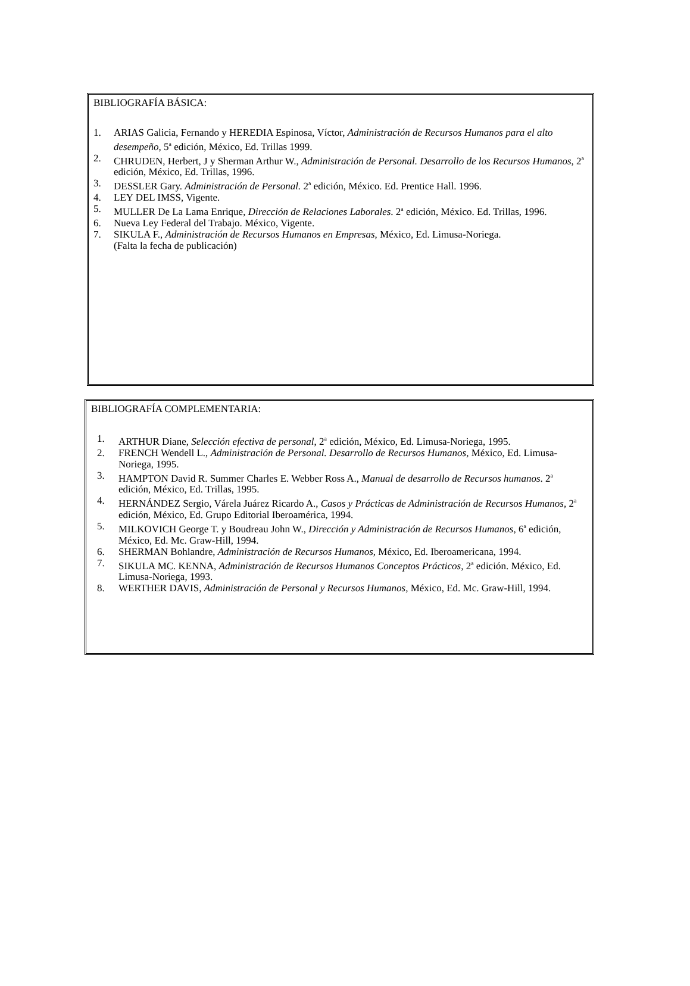BIBLIOGRAFÍA BÁSICA:
1. ARIAS Galicia, Fernando y HEREDIA Espinosa, Víctor, Administración de Recursos Humanos para el alto desempeño, 5<sup>a</sup> edición, México, Ed. Trillas 1999.
2. CHRUDEN, Herbert, J y Sherman Arthur W., Administración de Personal. Desarrollo de los Recursos Humanos, 2<sup>a</sup> edición, México, Ed. Trillas, 1996.
3. DESSLER Gary. Administración de Personal. 2<sup>a</sup> edición, México. Ed. Prentice Hall. 1996.
4. LEY DEL IMSS, Vigente.
5. MULLER De La Lama Enrique, Dirección de Relaciones Laborales. 2<sup>a</sup> edición, México. Ed. Trillas, 1996.
6. Nueva Ley Federal del Trabajo. México, Vigente.
7. SIKULA F., Administración de Recursos Humanos en Empresas, México, Ed. Limusa-Noriega.
(Falta la fecha de publicación)
BIBLIOGRAFÍA COMPLEMENTARIA:
1. ARTHUR Diane, Selección efectiva de personal, 2<sup>a</sup> edición, México, Ed. Limusa-Noriega, 1995.
2. FRENCH Wendell L., Administración de Personal. Desarrollo de Recursos Humanos, México, Ed. Limusa- Noriega, 1995.
3. HAMPTON David R. Summer Charles E. Webber Ross A., Manual de desarrollo de Recursos humanos. 2<sup>a</sup> edición, México, Ed. Trillas, 1995.
4. HERNÁNDEZ Sergio, Várela Juárez Ricardo A., Casos y Prácticas de Administración de Recursos Humanos, 2<sup>a</sup> edición, México, Ed. Grupo Editorial Iberoamérica, 1994.
5. MILKOVICH George T. y Boudreau John W., Dirección y Administración de Recursos Humanos, 6<sup>a</sup> edición, México, Ed. Mc. Graw-Hill, 1994.
6. SHERMAN Bohlandre, Administración de Recursos Humanos, México, Ed. Iberoamericana, 1994.
7. SIKULA MC. KENNA, Administración de Recursos Humanos Conceptos Prácticos, 2<sup>a</sup> edición. México, Ed. Limusa-Noriega, 1993.
8. WERTHER DAVIS, Administración de Personal y Recursos Humanos, México, Ed. Mc. Graw-Hill, 1994.